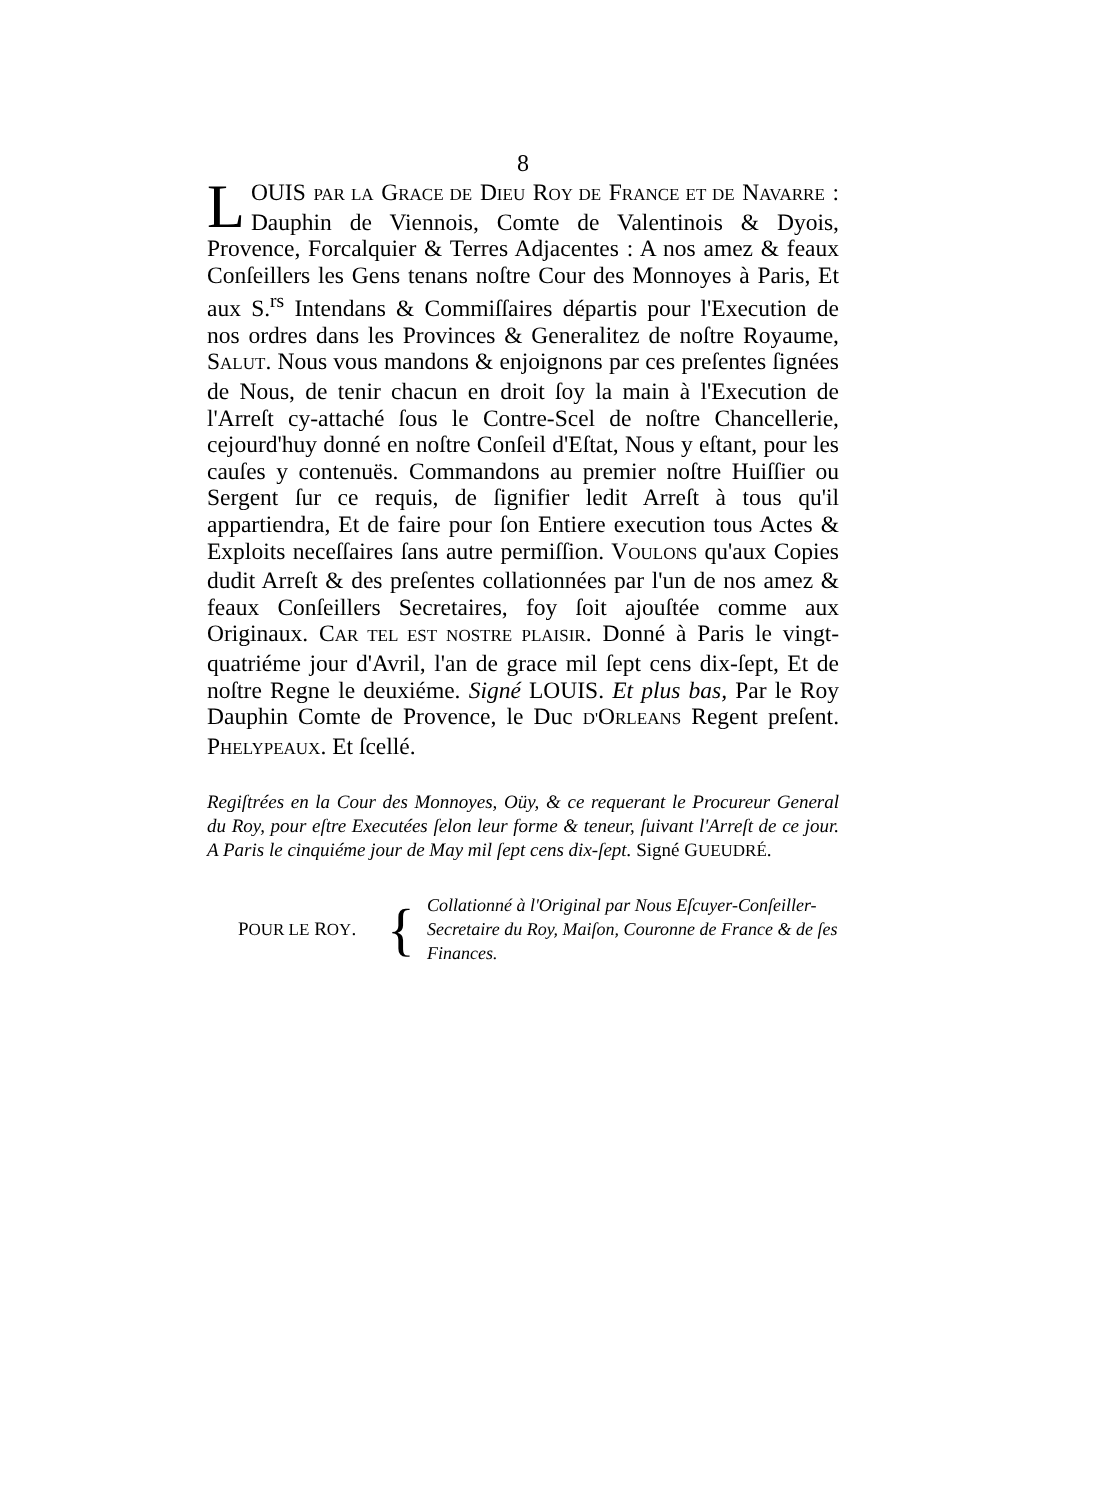8
LOUIS PAR LA GRACE DE DIEU ROY DE FRANCE ET DE NAVARRE : Dauphin de Viennois, Comte de Valentinois & Dyois, Provence, Forcalquier & Terres Adjacentes : A nos amez & feaux Conſeillers les Gens tenans noſtre Cour des Monnoyes à Paris, Et aux S.<sup>rs</sup> Intendans & Commiſſaires départis pour l'Execution de nos ordres dans les Provinces & Generalitez de noſtre Royaume, SALUT. Nous vous mandons & enjoignons par ces preſentes ſignées de Nous, de tenir chacun en droit ſoy la main à l'Execution de l'Arreſt cy-attaché ſous le Contre-Scel de noſtre Chancellerie, cejourd'huy donné en noſtre Conſeil d'Eſtat, Nous y eſtant, pour les cauſes y contenuës. Commandons au premier noſtre Huiſſier ou Sergent ſur ce requis, de ſignifier ledit Arreſt à tous qu'il appartiendra, Et de faire pour ſon Entiere execution tous Actes & Exploits neceſſaires ſans autre permiſſion. VOULONS qu'aux Copies dudit Arreſt & des preſentes collationnées par l'un de nos amez & feaux Conſeillers Secretaires, foy ſoit ajouſtée comme aux Originaux. CAR TEL EST NOSTRE PLAISIR. Donné à Paris le vingt-quatriéme jour d'Avril, l'an de grace mil ſept cens dix-ſept, Et de noſtre Regne le deuxiéme. Signé LOUIS. Et plus bas, Par le Roy Dauphin Comte de Provence, le Duc D'ORLEANS Regent preſent. PHELYPEAUX. Et ſcellé.
Regiſtrées en la Cour des Monnoyes, Oüy, & ce requerant le Procureur General du Roy, pour eſtre Executées ſelon leur forme & teneur, ſuivant l'Arreſt de ce jour. A Paris le cinquiéme jour de May mil ſept cens dix-ſept. Signé GUEUDRÉ.
POUR LE ROY.
{
Collationné à l'Original par Nous Eſcuyer-Conſeiller-Secretaire du Roy, Maiſon, Couronne de France & de ſes Finances.